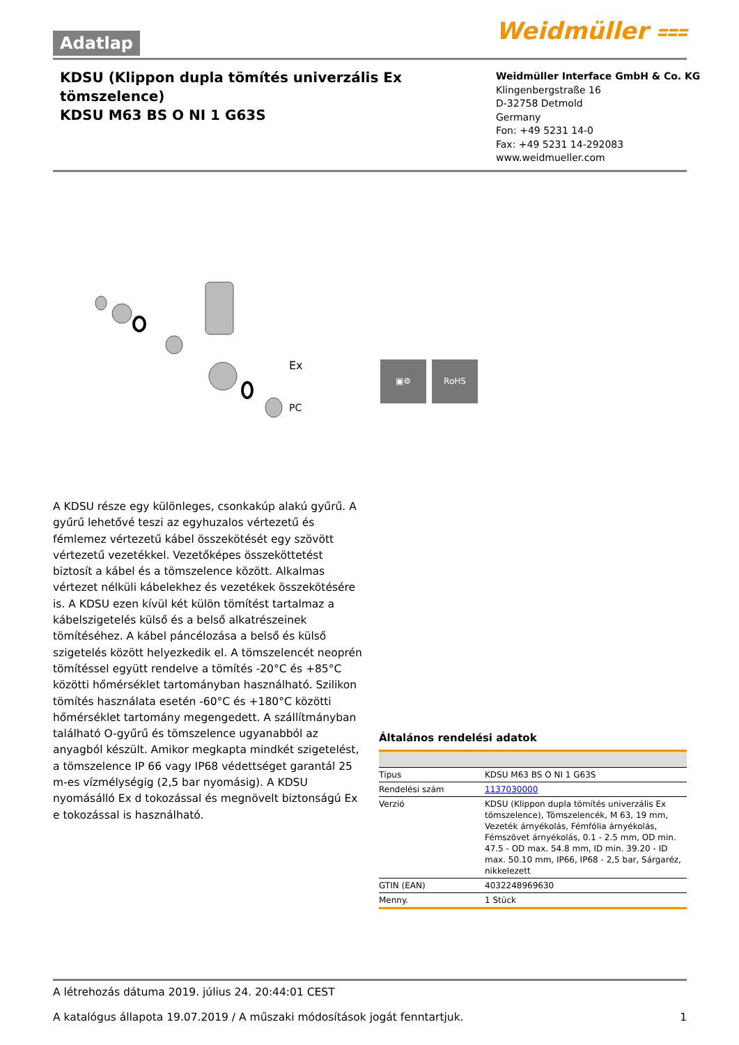Adatlap Weidmüller ⩶
KDSU (Klippon dupla tömítés univerzális Ex tömszelence)
KDSU M63 BS O NI 1 G63S
Weidmüller Interface GmbH & Co. KG
Klingenbergstraße 16
D-32758 Detmold
Germany
Fon: +49 5231 14-0
Fax: +49 5231 14-292083
www.weidmueller.com
Ex
PC
▣⚙ RoHS
A KDSU része egy különleges, csonkakúp alakú gyűrű. A gyűrű lehetővé teszi az egyhuzalos vértezetű és fémlemez vértezetű kábel összekötését egy szövött vértezetű vezetékkel. Vezetőképes összeköttetést biztosít a kábel és a tömszelence között. Alkalmas vértezet nélküli kábelekhez és vezetékek összekötésére is. A KDSU ezen kívül két külön tömítést tartalmaz a kábelszigetelés külső és a belső alkatrészeinek tömítéséhez. A kábel páncélozása a belső és külső szigetelés között helyezkedik el. A tömszelencét neoprén tömítéssel együtt rendelve a tömítés -20°C és +85°C közötti hőmérséklet tartományban használható. Szilikon tömítés használata esetén -60°C és +180°C közötti hőmérséklet tartomány megengedett. A szállítmányban található O-gyűrű és tömszelence ugyanabból az anyagból készült. Amikor megkapta mindkét szigetelést, a tömszelence IP 66 vagy IP68 védettséget garantál 25 m-es vízmélységig (2,5 bar nyomásig). A KDSU nyomásálló Ex d tokozással és megnövelt biztonságú Ex e tokozással is használható.
Általános rendelési adatok
| Típus | KDSU M63 BS O NI 1 G63S |
| Rendelési szám | 1137030000 |
| Verzió | KDSU (Klippon dupla tömítés univerzális Ex tömszelence), Tömszelencék, M 63, 19 mm, Vezeték árnyékolás, Fémfólia árnyékolás, Fémszövet árnyékolás, 0.1 - 2.5 mm, OD min. 47.5 - OD max. 54.8 mm, ID min. 39.20 - ID max. 50.10 mm, IP66, IP68 - 2,5 bar, Sárgaréz, nikkelezett |
| GTIN (EAN) | 4032248969630 |
| Menny. | 1 Stück |
A létrehozás dátuma 2019. július 24. 20:44:01 CEST
A katalógus állapota 19.07.2019 / A műszaki módosítások jogát fenntartjuk. 1